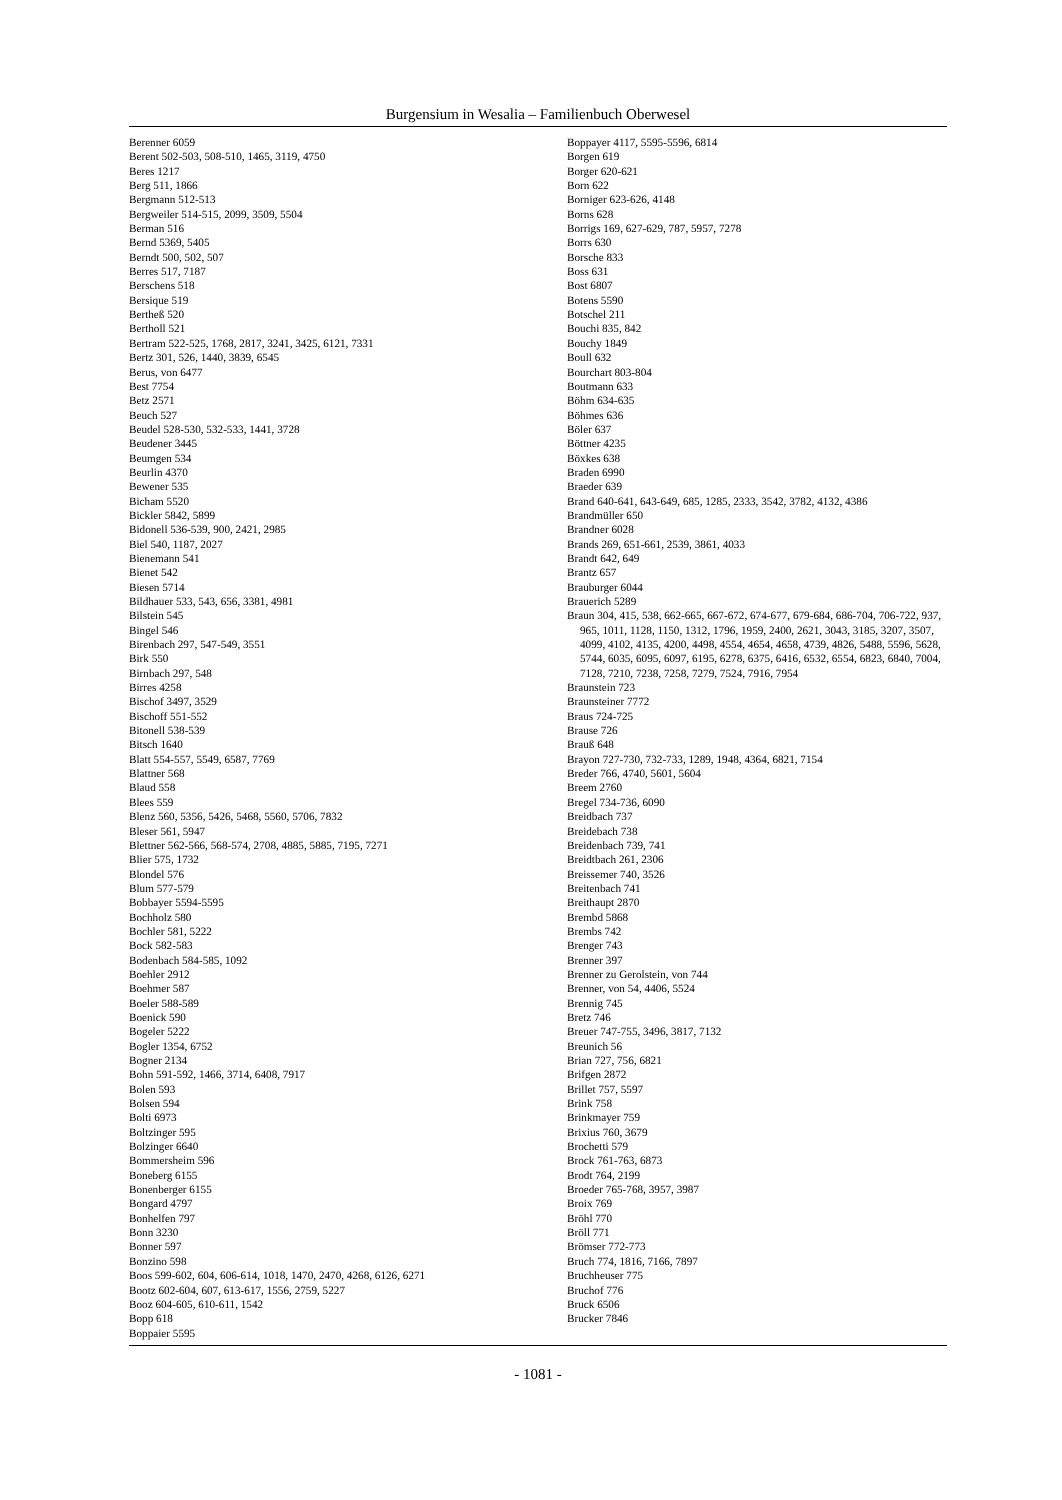Burgensium in Wesalia – Familienbuch Oberwesel
Berenner 6059
Berent 502-503, 508-510, 1465, 3119, 4750
Beres 1217
Berg 511, 1866
Bergmann 512-513
Bergweiler 514-515, 2099, 3509, 5504
Berman 516
Bernd 5369, 5405
Berndt 500, 502, 507
Berres 517, 7187
Berschens 518
Bersique 519
Bertheß 520
Bertholl 521
Bertram 522-525, 1768, 2817, 3241, 3425, 6121, 7331
Bertz 301, 526, 1440, 3839, 6545
Berus, von 6477
Best 7754
Betz 2571
Beuch 527
Beudel 528-530, 532-533, 1441, 3728
Beudener 3445
Beumgen 534
Beurlin 4370
Bewener 535
Bicham 5520
Bickler 5842, 5899
Bidonell 536-539, 900, 2421, 2985
Biel 540, 1187, 2027
Bienemann 541
Bienet 542
Biesen 5714
Bildhauer 533, 543, 656, 3381, 4981
Bilstein 545
Bingel 546
Birenbach 297, 547-549, 3551
Birk 550
Birnbach 297, 548
Birres 4258
Bischof 3497, 3529
Bischoff 551-552
Bitonell 538-539
Bitsch 1640
Blatt 554-557, 5549, 6587, 7769
Blattner 568
Blaud 558
Blees 559
Blenz 560, 5356, 5426, 5468, 5560, 5706, 7832
Bleser 561, 5947
Blettner 562-566, 568-574, 2708, 4885, 5885, 7195, 7271
Blier 575, 1732
Blondel 576
Blum 577-579
Bobbayer 5594-5595
Bochholz 580
Bochler 581, 5222
Bock 582-583
Bodenbach 584-585, 1092
Boehler 2912
Boehmer 587
Boeler 588-589
Boenick 590
Bogeler 5222
Bogler 1354, 6752
Bogner 2134
Bohn 591-592, 1466, 3714, 6408, 7917
Bolen 593
Bolsen 594
Bolti 6973
Boltzinger 595
Bolzinger 6640
Bommersheim 596
Boneberg 6155
Bonenberger 6155
Bongard 4797
Bonhelfen 797
Bonn 3230
Bonner 597
Bonzino 598
Boos 599-602, 604, 606-614, 1018, 1470, 2470, 4268, 6126, 6271
Bootz 602-604, 607, 613-617, 1556, 2759, 5227
Booz 604-605, 610-611, 1542
Bopp 618
Boppaier 5595
Boppayer 4117, 5595-5596, 6814
Borgen 619
Borger 620-621
Born 622
Borniger 623-626, 4148
Borns 628
Borrigs 169, 627-629, 787, 5957, 7278
Borrs 630
Borsche 833
Boss 631
Bost 6807
Botens 5590
Botschel 211
Bouchi 835, 842
Bouchy 1849
Boull 632
Bourchart 803-804
Boutmann 633
Böhm 634-635
Böhmes 636
Böler 637
Böttner 4235
Böxkes 638
Braden 6990
Braeder 639
Brand 640-641, 643-649, 685, 1285, 2333, 3542, 3782, 4132, 4386
Brandmüller 650
Brandner 6028
Brands 269, 651-661, 2539, 3861, 4033
Brandt 642, 649
Brantz 657
Brauburger 6044
Brauerich 5289
Braun 304, 415, 538, 662-665, 667-672, 674-677, 679-684, 686-704, 706-722, 937, 965, 1011, 1128, 1150, 1312, 1796, 1959, 2400, 2621, 3043, 3185, 3207, 3507, 4099, 4102, 4135, 4200, 4498, 4554, 4654, 4658, 4739, 4826, 5488, 5596, 5628, 5744, 6035, 6095, 6097, 6195, 6278, 6375, 6416, 6532, 6554, 6823, 6840, 7004, 7128, 7210, 7238, 7258, 7279, 7524, 7916, 7954
Braunstein 723
Braunsteiner 7772
Braus 724-725
Brause 726
Brauß 648
Brayon 727-730, 732-733, 1289, 1948, 4364, 6821, 7154
Breder 766, 4740, 5601, 5604
Breem 2760
Bregel 734-736, 6090
Breidbach 737
Breidebach 738
Breidenbach 739, 741
Breidtbach 261, 2306
Breissemer 740, 3526
Breitenbach 741
Breithaupt 2870
Brembd 5868
Brembs 742
Brenger 743
Brenner 397
Brenner zu Gerolstein, von 744
Brenner, von 54, 4406, 5524
Brennig 745
Bretz 746
Breuer 747-755, 3496, 3817, 7132
Breunich 56
Brian 727, 756, 6821
Brifgen 2872
Brillet 757, 5597
Brink 758
Brinkmayer 759
Brixius 760, 3679
Brochetti 579
Brock 761-763, 6873
Brodt 764, 2199
Broeder 765-768, 3957, 3987
Broix 769
Bröhl 770
Bröll 771
Brömser 772-773
Bruch 774, 1816, 7166, 7897
Bruchheuser 775
Bruchof 776
Bruck 6506
Brucker 7846
- 1081 -